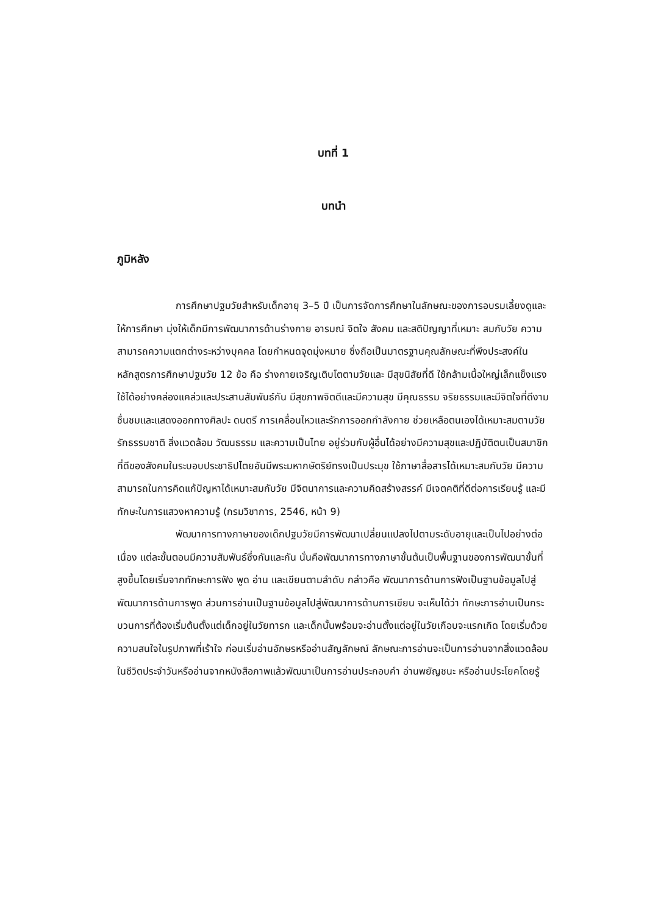บทที่ 1
บทนำ
ภูมิหลัง
การศึกษาปฐมวัยสำหรับเด็กอายุ 3–5 ปี เป็นการจัดการศึกษาในลักษณะของการอบรมเลี้ยงดูและให้การศึกษา มุ่งให้เด็กมีการพัฒนาการด้านร่างกาย อารมณ์ จิตใจ สังคม และสติปัญญาที่เหมาะ สมกับวัย ความสามารถความแตกต่างระหว่างบุคคล โดยกำหนดจุดมุ่งหมาย ซึ่งถือเป็นมาตรฐานคุณลักษณะที่พึงประสงค์ในหลักสูตรการศึกษาปฐมวัย 12 ข้อ คือ ร่างกายเจริญเติบโตตามวัยและ มีสุขนิสัยที่ดี ใช้กล้ามเนื้อใหญ่เล็กแข็งแรงใช้ได้อย่างคล่องแคล่วและประสานสัมพันธ์กัน มีสุขภาพจิตดีและมีความสุข มีคุณธรรม จริยธรรมและมีจิตใจที่ดีงาม ชื่นชมและแสดงออกทางศิลปะ ดนตรี การเคลื่อนไหวและรักการออกกำลังกาย ช่วยเหลือตนเองได้เหมาะสมตามวัยรักธรรมชาติ สิ่งแวดล้อม วัฒนธรรม และความเป็นไทย อยู่ร่วมกับผู้อื่นได้อย่างมีความสุขและปฏิบัติตนเป็นสมาชิกที่ดีของสังคมในระบอบประชาธิปไตยอันมีพระมหากษัตริย์ทรงเป็นประมุข ใช้ภาษาสื่อสารได้เหมาะสมกับวัย มีความสามารถในการคิดแก้ปัญหาได้เหมาะสมกับวัย มีจิตนาการและความคิดสร้างสรรค์ มีเจตคติที่ดีต่อการเรียนรู้ และมีทักษะในการแสวงหาความรู้ (กรมวิชาการ, 2546, หน้า 9)
พัฒนาการทางภาษาของเด็กปฐมวัยมีการพัฒนาเปลี่ยนแปลงไปตามระดับอายุและเป็นไปอย่างต่อเนื่อง แต่ละขั้นตอนมีความสัมพันธ์ซึ่งกันและกัน นั่นคือพัฒนาการทางภาษาขั้นต้นเป็นพื้นฐานของการพัฒนาขั้นที่สูงขึ้นโดยเริ่มจากทักษะการฟัง พูด อ่าน และเขียนตามลำดับ กล่าวคือ พัฒนาการด้านการฟังเป็นฐานข้อมูลไปสู่พัฒนาการด้านการพูด ส่วนการอ่านเป็นฐานข้อมูลไปสู่พัฒนาการด้านการเขียน จะเห็นได้ว่า ทักษะการอ่านเป็นกระบวนการที่ต้องเริ่มต้นตั้งแต่เด็กอยู่ในวัยทารก และเด็กนั้นพร้อมจะอ่านตั้งแต่อยู่ในวัยเกือบจะแรกเกิด โดยเริ่มด้วยความสนใจในรูปภาพที่เร้าใจ ก่อนเริ่มอ่านอักษรหรืออ่านสัญลักษณ์ ลักษณะการอ่านจะเป็นการอ่านจากสิ่งแวดล้อมในชีวิตประจำวันหรืออ่านจากหนังสือภาพแล้วพัฒนาเป็นการอ่านประกอบคำ อ่านพยัญชนะ หรืออ่านประโยคโดยรู้